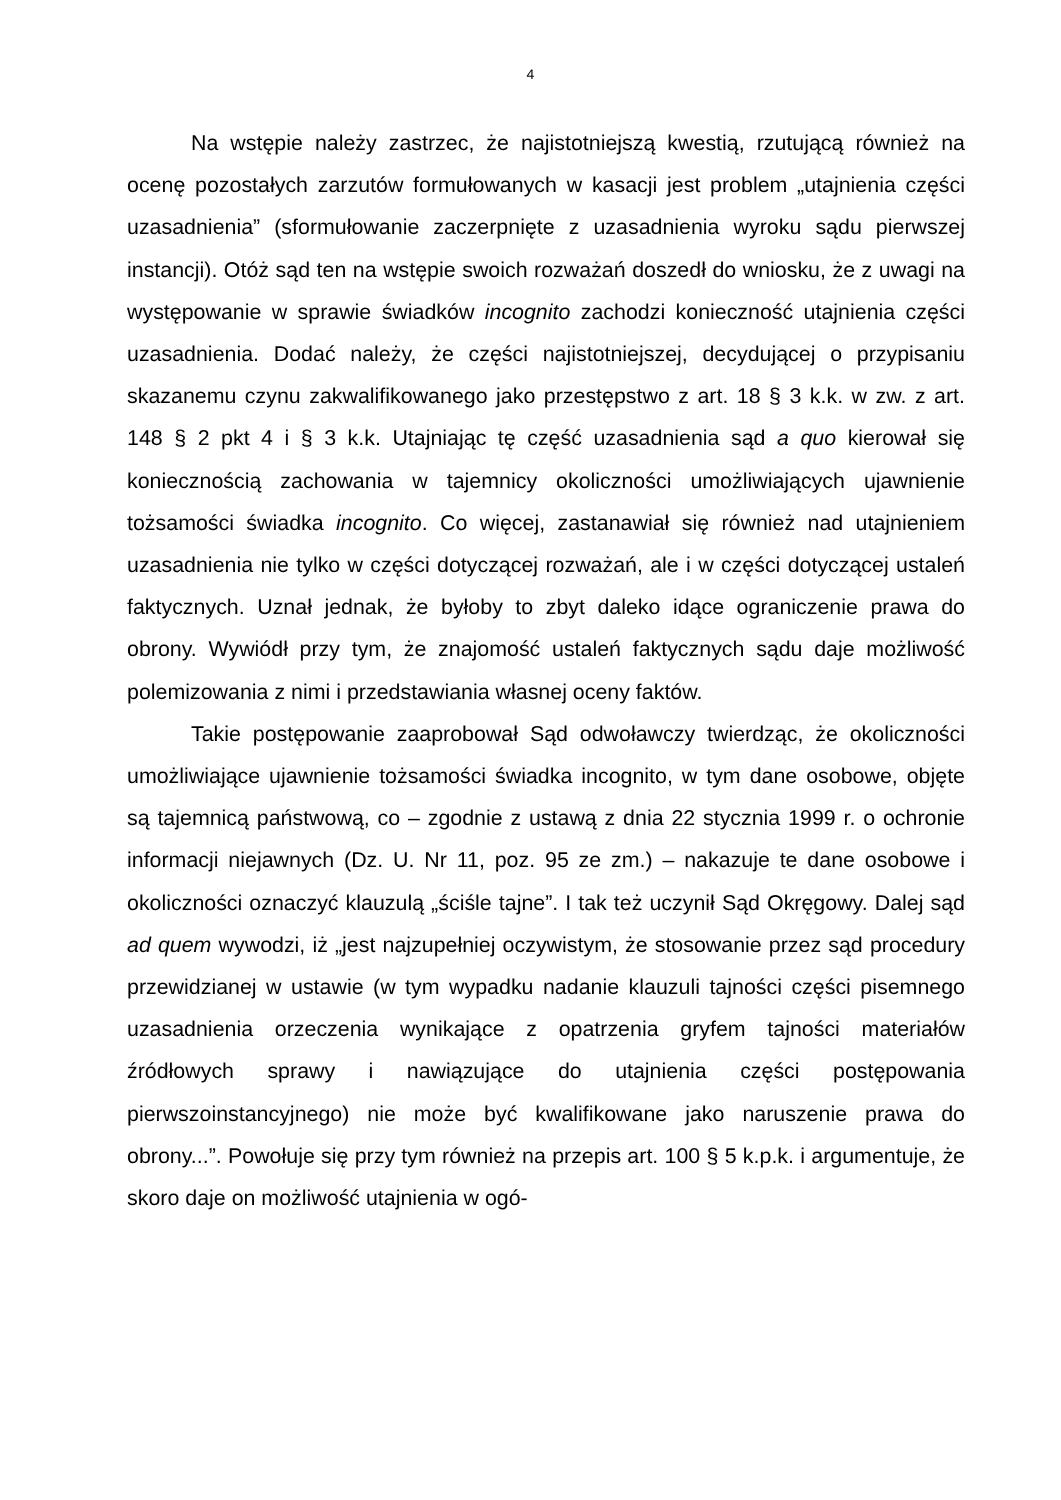4
Na wstępie należy zastrzec, że najistotniejszą kwestią, rzutującą również na ocenę pozostałych zarzutów formułowanych w kasacji jest problem „utajnienia części uzasadnienia” (sformułowanie zaczerpnięte z uzasadnienia wyroku sądu pierwszej instancji). Otóż sąd ten na wstępie swoich rozważań doszedł do wniosku, że z uwagi na występowanie w sprawie świadków incognito zachodzi konieczność utajnienia części uzasadnienia. Dodać należy, że części najistotniejszej, decydującej o przypisaniu skazanemu czynu zakwalifikowanego jako przestępstwo z art. 18 § 3 k.k. w zw. z art. 148 § 2 pkt 4 i § 3 k.k. Utajniając tę część uzasadnienia sąd a quo kierował się koniecznością zachowania w tajemnicy okoliczności umożliwiających ujawnienie tożsamości świadka incognito. Co więcej, zastanawiał się również nad utajnieniem uzasadnienia nie tylko w części dotyczącej rozważań, ale i w części dotyczącej ustaleń faktycznych. Uznał jednak, że byłoby to zbyt daleko idące ograniczenie prawa do obrony. Wywiódł przy tym, że znajomość ustaleń faktycznych sądu daje możliwość polemizowania z nimi i przedstawiania własnej oceny faktów.
Takie postępowanie zaaprobował Sąd odwoławczy twierdząc, że okoliczności umożliwiające ujawnienie tożsamości świadka incognito, w tym dane osobowe, objęte są tajemnicą państwową, co – zgodnie z ustawą z dnia 22 stycznia 1999 r. o ochronie informacji niejawnych (Dz. U. Nr 11, poz. 95 ze zm.) – nakazuje te dane osobowe i okoliczności oznaczyć klauzulą „ściśle tajne”. I tak też uczynił Sąd Okręgowy. Dalej sąd ad quem wywodzi, iż „jest najzupełniej oczywistym, że stosowanie przez sąd procedury przewidzianej w ustawie (w tym wypadku nadanie klauzuli tajności części pisemnego uzasadnienia orzeczenia wynikające z opatrzenia gryfem tajności materiałów źródłowych sprawy i nawiązujące do utajnienia części postępowania pierwszoinstancyjnego) nie może być kwalifikowane jako naruszenie prawa do obrony...”. Powołuje się przy tym również na przepis art. 100 § 5 k.p.k. i argumentuje, że skoro daje on możliwość utajnienia w ogó-